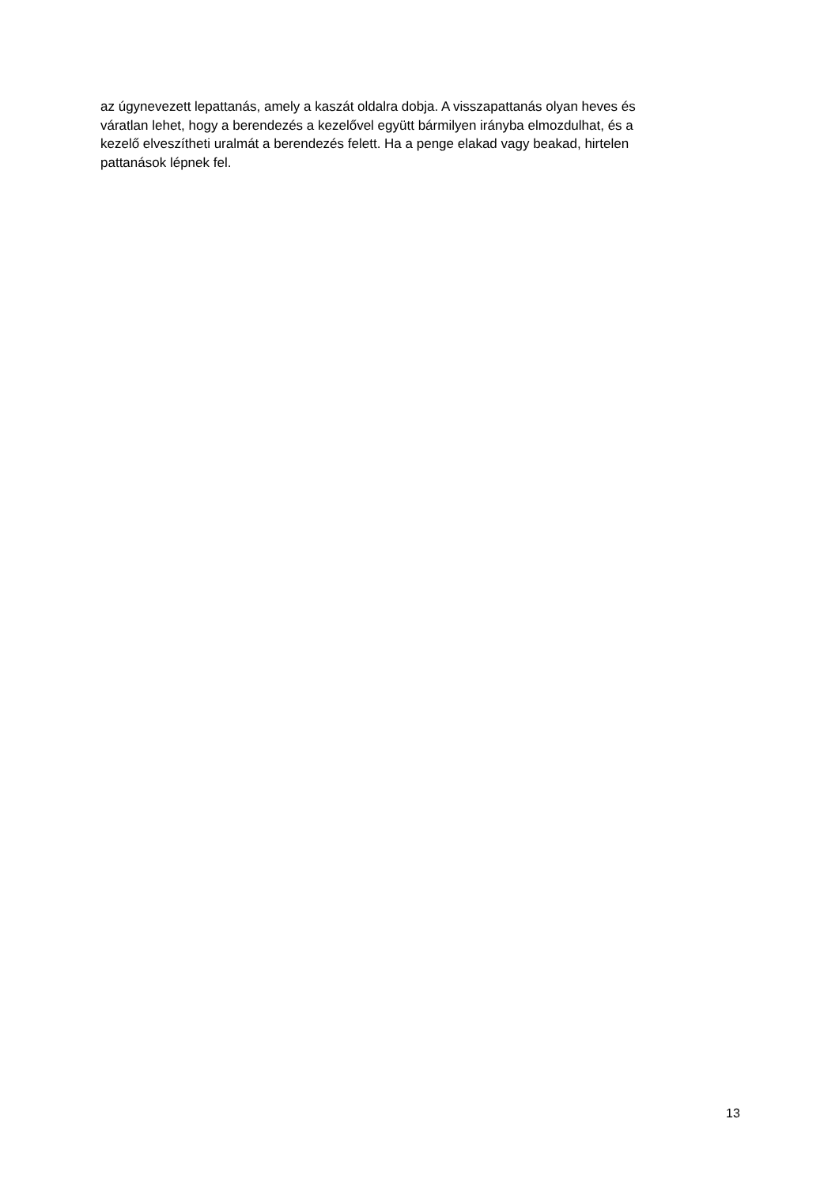az úgynevezett lepattanás, amely a kaszát oldalra dobja. A visszapattanás olyan heves és
váratlan lehet, hogy a berendezés a kezelővel együtt bármilyen irányba elmozdulhat, és a
kezelő elveszítheti uralmát a berendezés felett. Ha a penge elakad vagy beakad, hirtelen
pattanások lépnek fel.
13